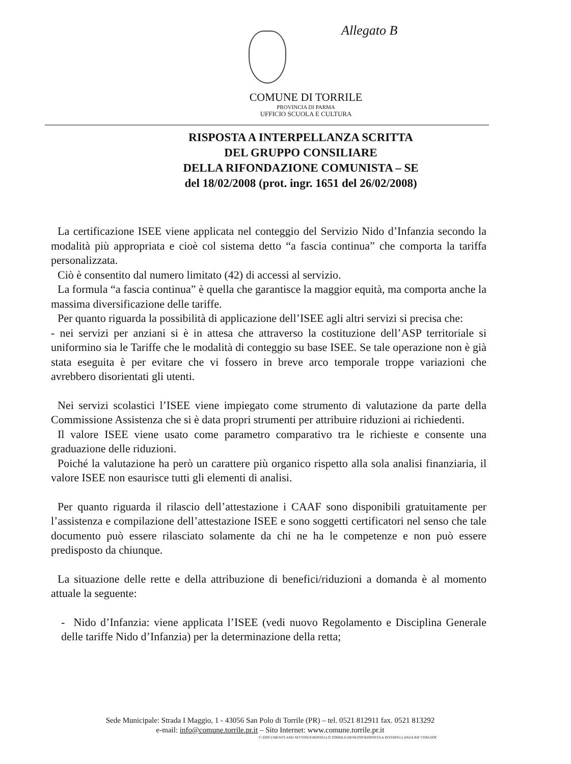Allegato B
COMUNE DI TORRILE
PROVINCIA DI PARMA
UFFICIO SCUOLA E CULTURA
RISPOSTA A INTERPELLANZA SCRITTA
DEL GRUPPO CONSILIARE
DELLA RIFONDAZIONE COMUNISTA – SE
del 18/02/2008 (prot. ingr. 1651 del 26/02/2008)
La certificazione ISEE viene applicata nel conteggio del Servizio Nido d’Infanzia secondo la modalità più appropriata e cioè col sistema detto “a fascia continua” che comporta la tariffa personalizzata.
Ciò è consentito dal numero limitato (42) di accessi al servizio.
La formula “a fascia continua” è quella che garantisce la maggior equità, ma comporta anche la massima diversificazione delle tariffe.
Per quanto riguarda la possibilità di applicazione dell’ISEE agli altri servizi si precisa che:
- nei servizi per anziani si è in attesa che attraverso la costituzione dell’ASP territoriale si uniformino sia le Tariffe che le modalità di conteggio su base ISEE. Se tale operazione non è già stata eseguita è per evitare che vi fossero in breve arco temporale troppe variazioni che avrebbero disorientati gli utenti.
Nei servizi scolastici l’ISEE viene impiegato come strumento di valutazione da parte della Commissione Assistenza che si è data propri strumenti per attribuire riduzioni ai richiedenti.
Il valore ISEE viene usato come parametro comparativo tra le richieste e consente una graduazione delle riduzioni.
Poiché la valutazione ha però un carattere più organico rispetto alla sola analisi finanziaria, il valore ISEE non esaurisce tutti gli elementi di analisi.
Per quanto riguarda il rilascio dell’attestazione i CAAF sono disponibili gratuitamente per l’assistenza e compilazione dell’attestazione ISEE e sono soggetti certificatori nel senso che tale documento può essere rilasciato solamente da chi ne ha le competenze e non può essere predisposto da chiunque.
La situazione delle rette e della attribuzione di benefici/riduzioni a domanda è al momento attuale la seguente:
- Nido d’Infanzia: viene applicata l’ISEE (vedi nuovo Regolamento e Disciplina Generale delle tariffe Nido d’Infanzia) per la determinazione della retta;
Sede Municipale: Strada I Maggio, 1 - 43056 San Polo di Torrile (PR) – tel. 0521 812911 fax. 0521 813292
e-mail: info@comune.torrile.pr.it – Sito Internet: www.comune.torrile.pr.it
C:\DOCUMENTS AND SETTINGS\ROSSELLO.TORRILE\DESKTOP\RISPOSTA A INTERPELLANZA RIF COM.DOC